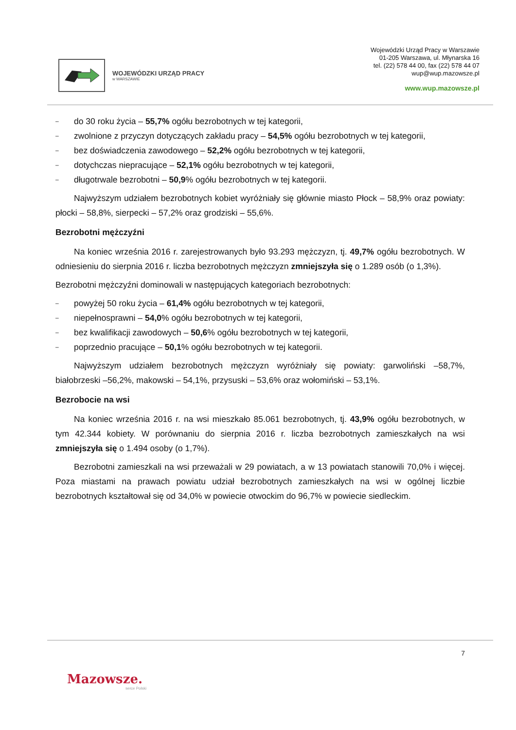WOJEWÓDZKI URZĄD PRACY
w WARSZAWIE
Wojewódzki Urząd Pracy w Warszawie
01-205 Warszawa, ul. Młynarska 16
tel. (22) 578 44 00, fax (22) 578 44 07
wup@wup.mazowsze.pl
www.wup.mazowsze.pl
– do 30 roku życia – 55,7% ogółu bezrobotnych w tej kategorii,
– zwolnione z przyczyn dotyczących zakładu pracy – 54,5% ogółu bezrobotnych w tej kategorii,
– bez doświadczenia zawodowego – 52,2% ogółu bezrobotnych w tej kategorii,
– dotychczas niepracujące – 52,1% ogółu bezrobotnych w tej kategorii,
– długotrwale bezrobotni – 50,9% ogółu bezrobotnych w tej kategorii.
Najwyższym udziałem bezrobotnych kobiet wyróżniały się głównie miasto Płock – 58,9% oraz powiaty: płocki – 58,8%, sierpecki – 57,2% oraz grodziski – 55,6%.
Bezrobotni mężczyźni
Na koniec września 2016 r. zarejestrowanych było 93.293 mężczyzn, tj. 49,7% ogółu bezrobotnych. W odniesieniu do sierpnia 2016 r. liczba bezrobotnych mężczyzn zmniejszyła się o 1.289 osób (o 1,3%).
Bezrobotni mężczyźni dominowali w następujących kategoriach bezrobotnych:
– powyżej 50 roku życia – 61,4% ogółu bezrobotnych w tej kategorii,
– niepełnosprawni – 54,0% ogółu bezrobotnych w tej kategorii,
– bez kwalifikacji zawodowych – 50,6% ogółu bezrobotnych w tej kategorii,
– poprzednio pracujące – 50,1% ogółu bezrobotnych w tej kategorii.
Najwyższym udziałem bezrobotnych mężczyzn wyróżniały się powiaty: garwoliński –58,7%, białobrzeski –56,2%, makowski – 54,1%, przysuski – 53,6% oraz wołomiński – 53,1%.
Bezrobocie na wsi
Na koniec września 2016 r. na wsi mieszkało 85.061 bezrobotnych, tj. 43,9% ogółu bezrobotnych, w tym 42.344 kobiety. W porównaniu do sierpnia 2016 r. liczba bezrobotnych zamieszkałych na wsi zmniejszyła się o 1.494 osoby (o 1,7%).
Bezrobotni zamieszkali na wsi przeważali w 29 powiatach, a w 13 powiatach stanowili 70,0% i więcej. Poza miastami na prawach powiatu udział bezrobotnych zamieszkałych na wsi w ogólnej liczbie bezrobotnych kształtował się od 34,0% w powiecie otwockim do 96,7% w powiecie siedleckim.
7
Mazowsze.
serce Polski